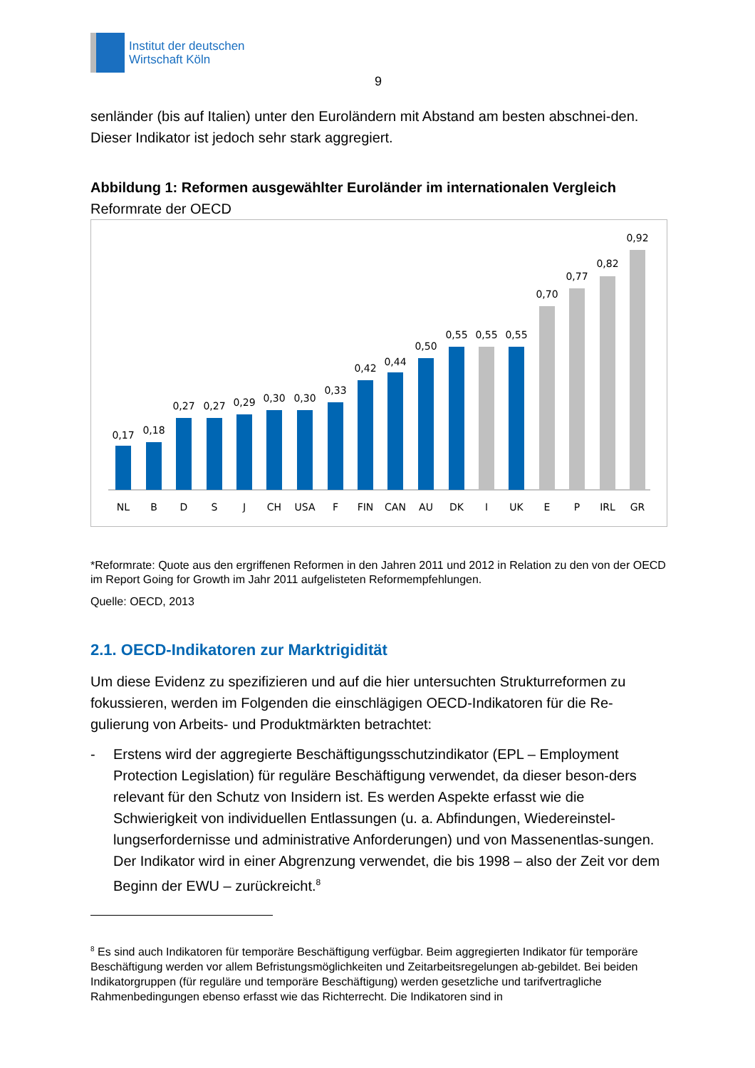Institut der deutschen
Wirtschaft Köln
9
senländer (bis auf Italien) unter den Euroländern mit Abstand am besten abschnei-den. Dieser Indikator ist jedoch sehr stark aggregiert.
Abbildung 1: Reformen ausgewählter Euroländer im internationalen Vergleich
Reformrate der OECD
0,17
NL
0,18
B
0,27
D
0,27
S
0,29
J
0,30
CH
0,30
USA
0,33
F
0,42
FIN
0,44
CAN
0,50
AU
0,55
DK
0,55
I
0,55
UK
0,70
E
0,77
P
0,82
IRL
0,92
GR
*Reformrate: Quote aus den ergriffenen Reformen in den Jahren 2011 und 2012 in Relation zu den von der OECD im Report Going for Growth im Jahr 2011 aufgelisteten Reformempfehlungen.
Quelle: OECD, 2013
2.1. OECD-Indikatoren zur Marktrigidität
Um diese Evidenz zu spezifizieren und auf die hier untersuchten Strukturreformen zu fokussieren, werden im Folgenden die einschlägigen OECD-Indikatoren für die Re-gulierung von Arbeits- und Produktmärkten betrachtet:
- Erstens wird der aggregierte Beschäftigungsschutzindikator (EPL – Employment Protection Legislation) für reguläre Beschäftigung verwendet, da dieser beson-ders relevant für den Schutz von Insidern ist. Es werden Aspekte erfasst wie die Schwierigkeit von individuellen Entlassungen (u. a. Abfindungen, Wiedereinstel-lungserfordernisse und administrative Anforderungen) und von Massenentlas-sungen. Der Indikator wird in einer Abgrenzung verwendet, die bis 1998 – also der Zeit vor dem Beginn der EWU – zurückreicht.<sup>8</sup>
<sup>8</sup> Es sind auch Indikatoren für temporäre Beschäftigung verfügbar. Beim aggregierten Indikator für temporäre Beschäftigung werden vor allem Befristungsmöglichkeiten und Zeitarbeitsregelungen ab-gebildet. Bei beiden Indikatorgruppen (für reguläre und temporäre Beschäftigung) werden gesetzliche und tarifvertragliche Rahmenbedingungen ebenso erfasst wie das Richterrecht. Die Indikatoren sind in